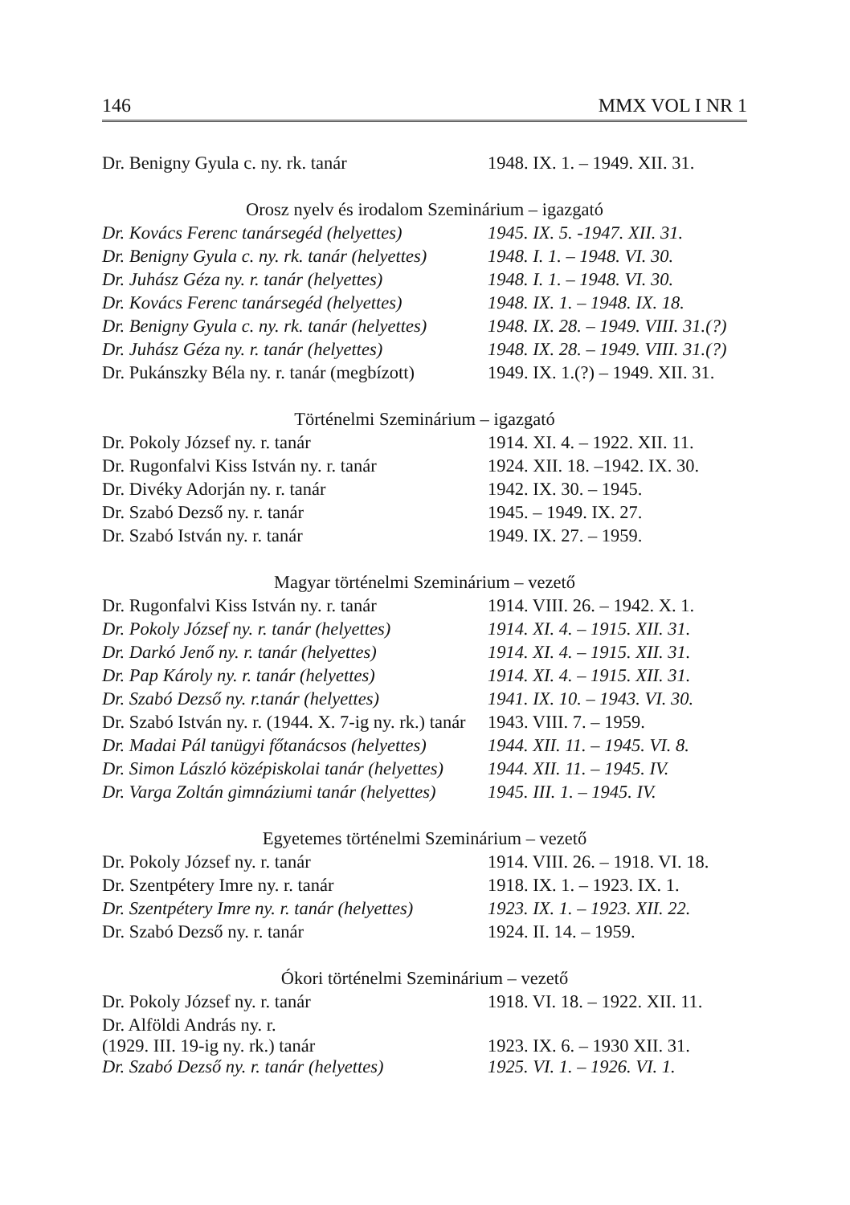146 MMX VOL I NR 1
| Dr. Benigny Gyula c. ny. rk. tanár | 1948. IX. 1. – 1949. XII. 31. |
| Orosz nyelv és irodalom Szeminárium – igazgató | |
| Dr. Kovács Ferenc tanársegéd (helyettes) | 1945. IX. 5. -1947. XII. 31. |
| Dr. Benigny Gyula c. ny. rk. tanár (helyettes) | 1948. I. 1. – 1948. VI. 30. |
| Dr. Juhász Géza ny. r. tanár (helyettes) | 1948. I. 1. – 1948. VI. 30. |
| Dr. Kovács Ferenc tanársegéd (helyettes) | 1948. IX. 1. – 1948. IX. 18. |
| Dr. Benigny Gyula c. ny. rk. tanár (helyettes) | 1948. IX. 28. – 1949. VIII. 31.(?) |
| Dr. Juhász Géza ny. r. tanár (helyettes) | 1948. IX. 28. – 1949. VIII. 31.(?) |
| Dr. Pukánszky Béla ny. r. tanár (megbízott) | 1949. IX. 1.(?) – 1949. XII. 31. |
| Történelmi Szeminárium – igazgató | |
| Dr. Pokoly József ny. r. tanár | 1914. XI. 4. – 1922. XII. 11. |
| Dr. Rugonfalvi Kiss István ny. r. tanár | 1924. XII. 18. –1942. IX. 30. |
| Dr. Divéky Adorján ny. r. tanár | 1942. IX. 30. – 1945. |
| Dr. Szabó Dezső ny. r. tanár | 1945. – 1949. IX. 27. |
| Dr. Szabó István ny. r. tanár | 1949. IX. 27. – 1959. |
| Magyar történelmi Szeminárium – vezető | |
| Dr. Rugonfalvi Kiss István ny. r. tanár | 1914. VIII. 26. – 1942. X. 1. |
| Dr. Pokoly József ny. r. tanár (helyettes) | 1914. XI. 4. – 1915. XII. 31. |
| Dr. Darkó Jenő ny. r. tanár (helyettes) | 1914. XI. 4. – 1915. XII. 31. |
| Dr. Pap Károly ny. r. tanár (helyettes) | 1914. XI. 4. – 1915. XII. 31. |
| Dr. Szabó Dezső ny. r.tanár (helyettes) | 1941. IX. 10. – 1943. VI. 30. |
| Dr. Szabó István ny. r. (1944. X. 7-ig ny. rk.) tanár | 1943. VIII. 7. – 1959. |
| Dr. Madai Pál tanügyi főtanácsos (helyettes) | 1944. XII. 11. – 1945. VI. 8. |
| Dr. Simon László középiskolai tanár (helyettes) | 1944. XII. 11. – 1945. IV. |
| Dr. Varga Zoltán gimnáziumi tanár (helyettes) | 1945. III. 1. – 1945. IV. |
| Egyetemes történelmi Szeminárium – vezető | |
| Dr. Pokoly József ny. r. tanár | 1914. VIII. 26. – 1918. VI. 18. |
| Dr. Szentpétery Imre ny. r. tanár | 1918. IX. 1. – 1923. IX. 1. |
| Dr. Szentpétery Imre ny. r. tanár (helyettes) | 1923. IX. 1. – 1923. XII. 22. |
| Dr. Szabó Dezső ny. r. tanár | 1924. II. 14. – 1959. |
| Ókori történelmi Szeminárium – vezető | |
| Dr. Pokoly József ny. r. tanár | 1918. VI. 18. – 1922. XII. 11. |
| Dr. Alföldi András ny. r. (1929. III. 19-ig ny. rk.) tanár | 1923. IX. 6. – 1930 XII. 31. |
| Dr. Szabó Dezső ny. r. tanár (helyettes) | 1925. VI. 1. – 1926. VI. 1. |